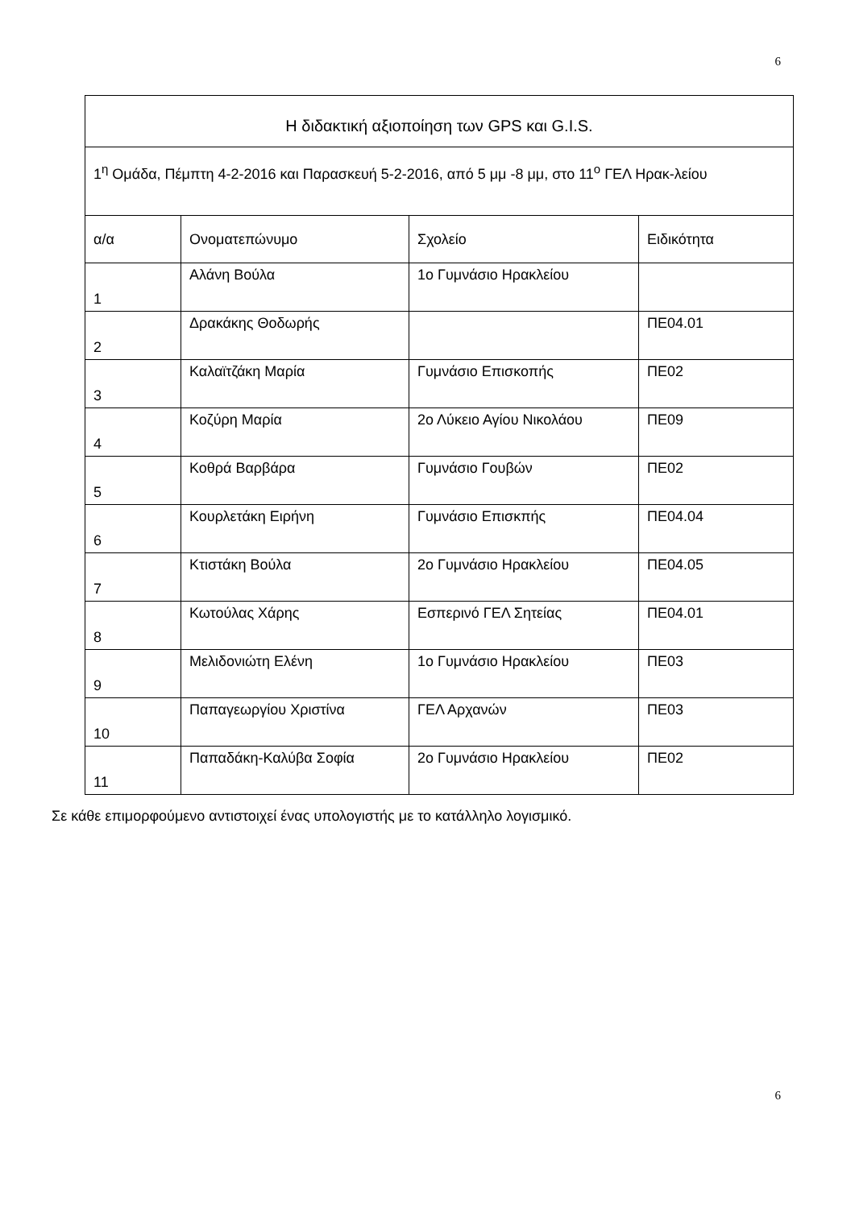6
| Η διδακτική αξιοποίηση των GPS και G.I.S. | | | |
| --- | --- | --- | --- |
| 1<sup>η</sup> Ομάδα, Πέμπτη 4-2-2016 και Παρασκευή 5-2-2016, από 5 μμ -8 μμ, στο 11<sup>ο</sup> ΓΕΛ Ηρακ-λείου | | | |
| α/α | Ονοματεπώνυμο | Σχολείο | Ειδικότητα |
| 1 | Αλάνη Βούλα | 1ο Γυμνάσιο Ηρακλείου | |
| 2 | Δρακάκης Θοδωρής | | ΠΕ04.01 |
| 3 | Καλαϊτζάκη Μαρία | Γυμνάσιο Επισκοπής | ΠΕ02 |
| 4 | Κοζύρη Μαρία | 2ο Λύκειο Αγίου Νικολάου | ΠΕ09 |
| 5 | Κοθρά Βαρβάρα | Γυμνάσιο Γουβών | ΠΕ02 |
| 6 | Κουρλετάκη Ειρήνη | Γυμνάσιο Επισκπής | ΠΕ04.04 |
| 7 | Κτιστάκη Βούλα | 2ο Γυμνάσιο Ηρακλείου | ΠΕ04.05 |
| 8 | Κωτούλας Χάρης | Εσπερινό ΓΕΛ Σητείας | ΠΕ04.01 |
| 9 | Μελιδονιώτη Ελένη | 1ο Γυμνάσιο Ηρακλείου | ΠΕ03 |
| 10 | Παπαγεωργίου Χριστίνα | ΓΕΛ Αρχανών | ΠΕ03 |
| 11 | Παπαδάκη-Καλύβα Σοφία | 2ο Γυμνάσιο Ηρακλείου | ΠΕ02 |
Σε κάθε επιμορφούμενο αντιστοιχεί ένας υπολογιστής με το κατάλληλο λογισμικό.
6